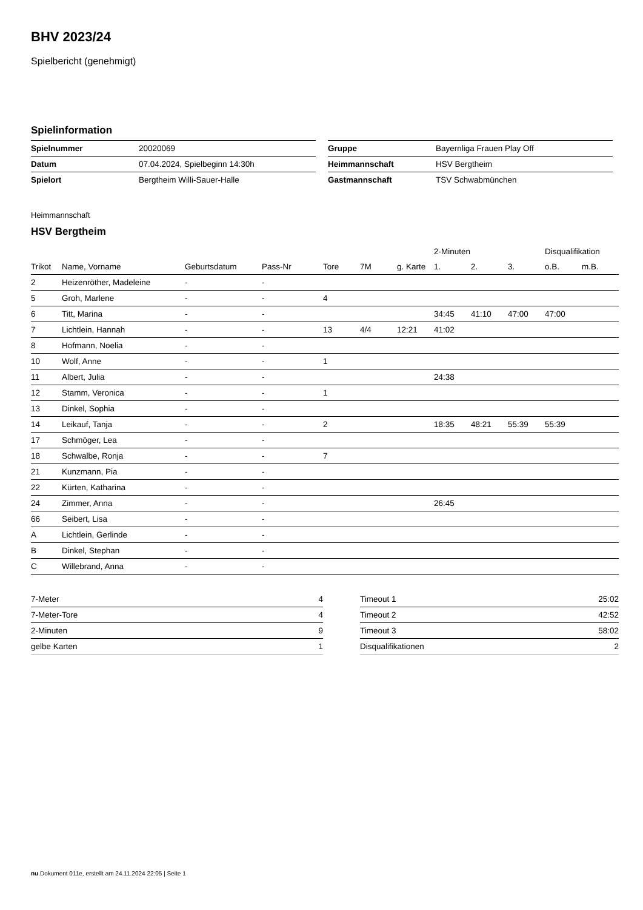BHV 2023/24
Spielbericht (genehmigt)
Spielinformation
| Spielnummer | 20020069 |
| Datum | 07.04.2024, Spielbeginn 14:30h |
| Spielort | Bergtheim Willi-Sauer-Halle |
| Gruppe | Bayernliga Frauen Play Off |
| Heimmannschaft | HSV Bergtheim |
| Gastmannschaft | TSV Schwabmünchen |
Heimmannschaft
HSV Bergtheim
| | | | | | | | 2-Minuten | | | Disqualifikation | |
| --- | --- | --- | --- | --- | --- | --- | --- | --- | --- | --- | --- |
| Trikot | Name, Vorname | Geburtsdatum | Pass-Nr | Tore | 7M | g. Karte | 1. | 2. | 3. | o.B. | m.B. |
| 2 | Heizenröther, Madeleine | - | - | | | | | | | | |
| 5 | Groh, Marlene | - | - | 4 | | | | | | | |
| 6 | Titt, Marina | - | - | | | | 34:45 | 41:10 | 47:00 | 47:00 | |
| 7 | Lichtlein, Hannah | - | - | 13 | 4/4 | 12:21 | 41:02 | | | | |
| 8 | Hofmann, Noelia | - | - | | | | | | | | |
| 10 | Wolf, Anne | - | - | 1 | | | | | | | |
| 11 | Albert, Julia | - | - | | | | 24:38 | | | | |
| 12 | Stamm, Veronica | - | - | 1 | | | | | | | |
| 13 | Dinkel, Sophia | - | - | | | | | | | | |
| 14 | Leikauf, Tanja | - | - | 2 | | | 18:35 | 48:21 | 55:39 | 55:39 | |
| 17 | Schmöger, Lea | - | - | | | | | | | | |
| 18 | Schwalbe, Ronja | - | - | 7 | | | | | | | |
| 21 | Kunzmann, Pia | - | - | | | | | | | | |
| 22 | Kürten, Katharina | - | - | | | | | | | | |
| 24 | Zimmer, Anna | - | - | | | | 26:45 | | | | |
| 66 | Seibert, Lisa | - | - | | | | | | | | |
| A | Lichtlein, Gerlinde | - | - | | | | | | | | |
| B | Dinkel, Stephan | - | - | | | | | | | | |
| C | Willebrand, Anna | - | - | | | | | | | | |
| 7-Meter | 4 |
| 7-Meter-Tore | 4 |
| 2-Minuten | 9 |
| gelbe Karten | 1 |
| Timeout 1 | 25:02 |
| Timeout 2 | 42:52 |
| Timeout 3 | 58:02 |
| Disqualifikationen | 2 |
nu.Dokument 011e, erstellt am 24.11.2024 22:05 | Seite 1